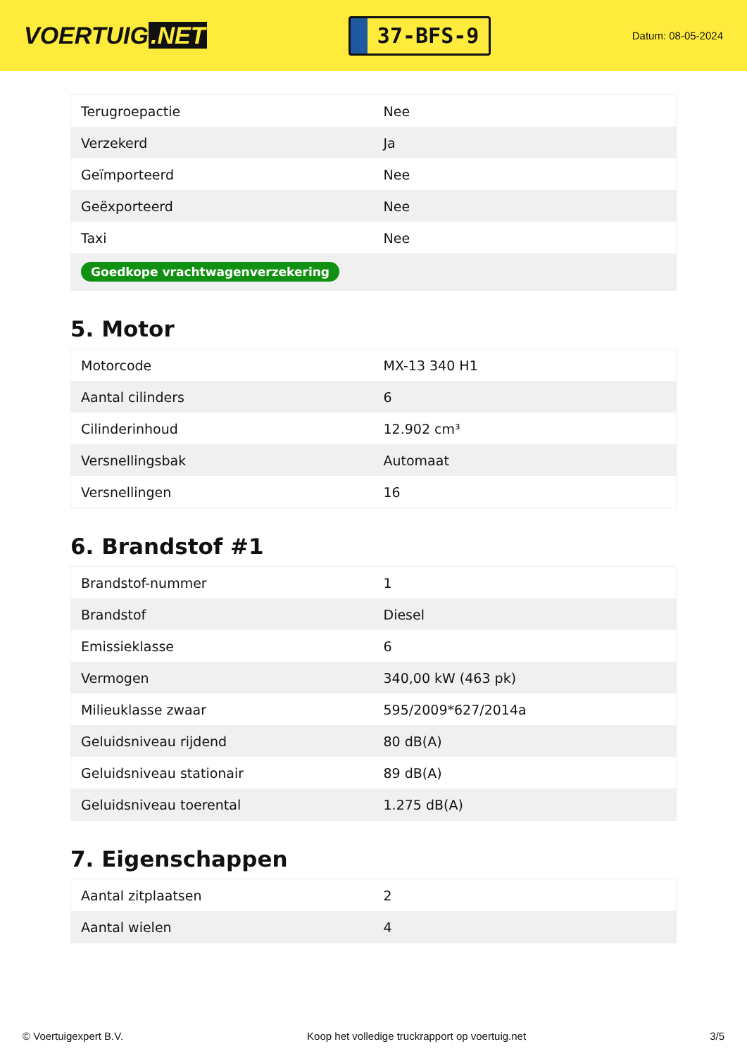VOERTUIG.NET
37-BFS-9
Datum: 08-05-2024
| Terugroepactie | Nee |
| Verzekerd | Ja |
| Geïmporteerd | Nee |
| Geëxporteerd | Nee |
| Taxi | Nee |
| Goedkope vrachtwagenverzekering | |
5. Motor
| Motorcode | MX-13 340 H1 |
| Aantal cilinders | 6 |
| Cilinderinhoud | 12.902 cm³ |
| Versnellingsbak | Automaat |
| Versnellingen | 16 |
6. Brandstof #1
| Brandstof-nummer | 1 |
| Brandstof | Diesel |
| Emissieklasse | 6 |
| Vermogen | 340,00 kW (463 pk) |
| Milieuklasse zwaar | 595/2009*627/2014a |
| Geluidsniveau rijdend | 80 dB(A) |
| Geluidsniveau stationair | 89 dB(A) |
| Geluidsniveau toerental | 1.275 dB(A) |
7. Eigenschappen
| Aantal zitplaatsen | 2 |
| Aantal wielen | 4 |
© Voertuigexpert B.V. Koop het volledige truckrapport op voertuig.net 3/5